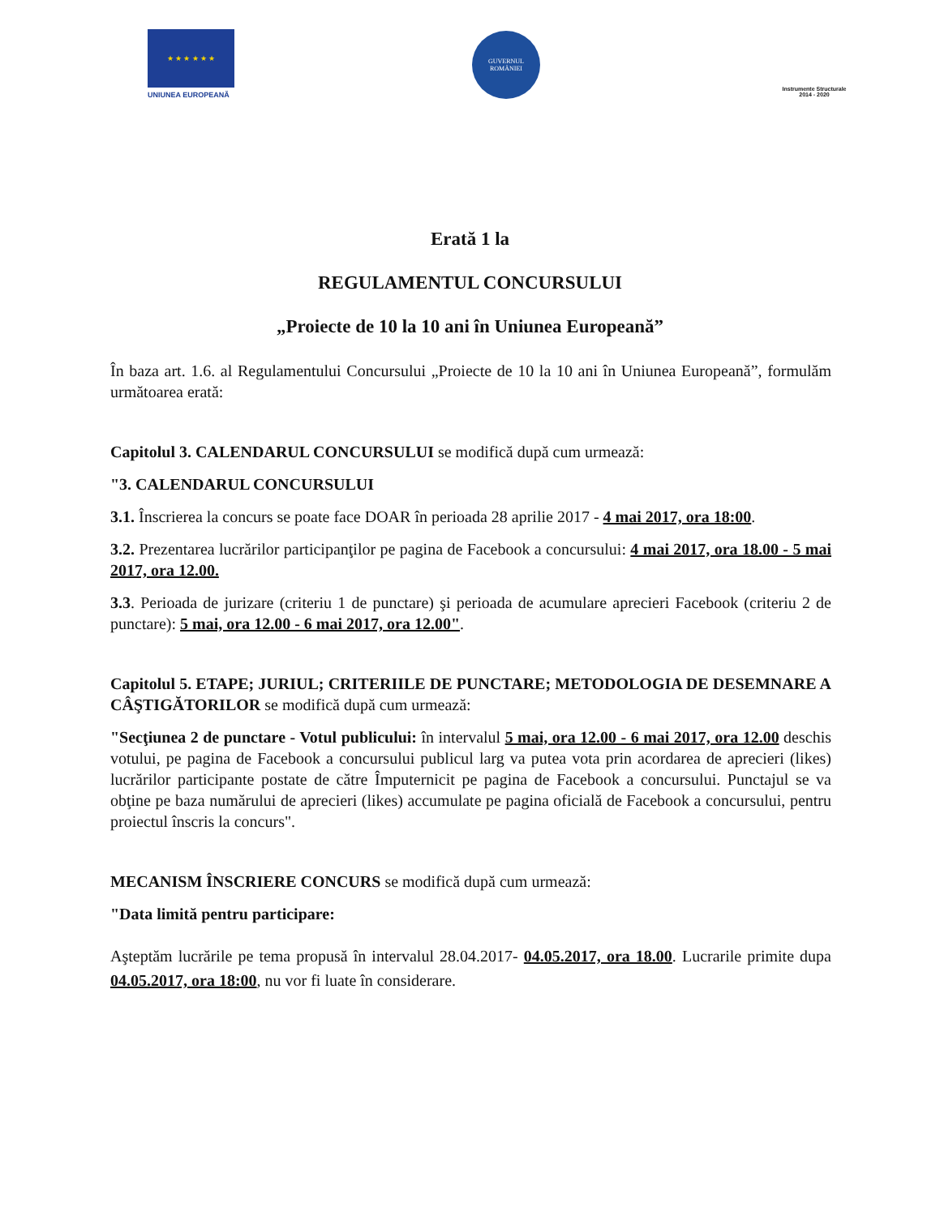★ ★ ★ ★ ★ ★
UNIUNEA EUROPEANĂ
GUVERNUL
ROMÂNIEI
Instrumente Structurale
2014 - 2020
Erată 1 la
REGULAMENTUL CONCURSULUI
„Proiecte de 10 la 10 ani în Uniunea Europeană”
În baza art. 1.6. al Regulamentului Concursului „Proiecte de 10 la 10 ani în Uniunea Europeană”, formulăm următoarea erată:
Capitolul 3. CALENDARUL CONCURSULUI se modifică după cum urmează:
"3. CALENDARUL CONCURSULUI
3.1. Înscrierea la concurs se poate face DOAR în perioada 28 aprilie 2017 - 4 mai 2017, ora 18:00.
3.2. Prezentarea lucrărilor participanţilor pe pagina de Facebook a concursului: 4 mai 2017, ora 18.00 - 5 mai 2017, ora 12.00.
3.3. Perioada de jurizare (criteriu 1 de punctare) şi perioada de acumulare aprecieri Facebook (criteriu 2 de punctare): 5 mai, ora 12.00 - 6 mai 2017, ora 12.00".
Capitolul 5. ETAPE; JURIUL; CRITERIILE DE PUNCTARE; METODOLOGIA DE DESEMNARE A CÂŞTIGĂTORILOR se modifică după cum urmează:
"Secţiunea 2 de punctare - Votul publicului: în intervalul 5 mai, ora 12.00 - 6 mai 2017, ora 12.00 deschis votului, pe pagina de Facebook a concursului publicul larg va putea vota prin acordarea de aprecieri (likes) lucrărilor participante postate de către Împuternicit pe pagina de Facebook a concursului. Punctajul se va obţine pe baza numărului de aprecieri (likes) accumulate pe pagina oficială de Facebook a concursului, pentru proiectul înscris la concurs".
MECANISM ÎNSCRIERE CONCURS se modifică după cum urmează:
"Data limită pentru participare:
Aşteptăm lucrările pe tema propusă în intervalul 28.04.2017- 04.05.2017, ora 18.00. Lucrarile primite dupa 04.05.2017, ora 18:00, nu vor fi luate în considerare.